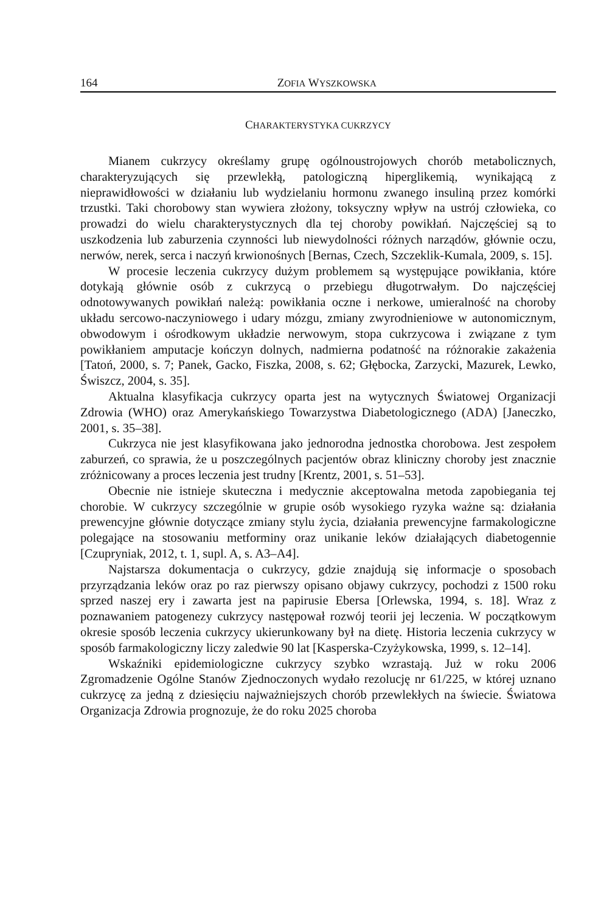164 ZOFIA WYSZKOWSKA
CHARAKTERYSTYKA CUKRZYCY
Mianem cukrzycy określamy grupę ogólnoustrojowych chorób metabolicznych, charakteryzujących się przewlekłą, patologiczną hiperglikemią, wynikającą z nieprawidłowości w działaniu lub wydzielaniu hormonu zwanego insuliną przez komórki trzustki. Taki chorobowy stan wywiera złożony, toksyczny wpływ na ustrój człowieka, co prowadzi do wielu charakterystycznych dla tej choroby powikłań. Najczęściej są to uszkodzenia lub zaburzenia czynności lub niewydolności różnych narządów, głównie oczu, nerwów, nerek, serca i naczyń krwionośnych [Bernas, Czech, Szczeklik-Kumala, 2009, s. 15].
W procesie leczenia cukrzycy dużym problemem są występujące powikłania, które dotykają głównie osób z cukrzycą o przebiegu długotrwałym. Do najczęściej odnotowywanych powikłań należą: powikłania oczne i nerkowe, umieralność na choroby układu sercowo-naczyniowego i udary mózgu, zmiany zwyrodnieniowe w autonomicznym, obwodowym i ośrodkowym układzie nerwowym, stopa cukrzycowa i związane z tym powikłaniem amputacje kończyn dolnych, nadmierna podatność na różnorakie zakażenia [Tatoń, 2000, s. 7; Panek, Gacko, Fiszka, 2008, s. 62; Głębocka, Zarzycki, Mazurek, Lewko, Świszcz, 2004, s. 35].
Aktualna klasyfikacja cukrzycy oparta jest na wytycznych Światowej Organizacji Zdrowia (WHO) oraz Amerykańskiego Towarzystwa Diabetologicznego (ADA) [Janeczko, 2001, s. 35–38].
Cukrzyca nie jest klasyfikowana jako jednorodna jednostka chorobowa. Jest zespołem zaburzeń, co sprawia, że u poszczególnych pacjentów obraz kliniczny choroby jest znacznie zróżnicowany a proces leczenia jest trudny [Krentz, 2001, s. 51–53].
Obecnie nie istnieje skuteczna i medycznie akceptowalna metoda zapobiegania tej chorobie. W cukrzycy szczególnie w grupie osób wysokiego ryzyka ważne są: działania prewencyjne głównie dotyczące zmiany stylu życia, działania prewencyjne farmakologiczne polegające na stosowaniu metforminy oraz unikanie leków działających diabetogennie [Czupryniak, 2012, t. 1, supl. A, s. A3–A4].
Najstarsza dokumentacja o cukrzycy, gdzie znajdują się informacje o sposobach przyrządzania leków oraz po raz pierwszy opisano objawy cukrzycy, pochodzi z 1500 roku sprzed naszej ery i zawarta jest na papirusie Ebersa [Orlewska, 1994, s. 18]. Wraz z poznawaniem patogenezy cukrzycy następował rozwój teorii jej leczenia. W początkowym okresie sposób leczenia cukrzycy ukierunkowany był na dietę. Historia leczenia cukrzycy w sposób farmakologiczny liczy zaledwie 90 lat [Kasperska-Czyżykowska, 1999, s. 12–14].
Wskaźniki epidemiologiczne cukrzycy szybko wzrastają. Już w roku 2006 Zgromadzenie Ogólne Stanów Zjednoczonych wydało rezolucję nr 61/225, w której uznano cukrzycę za jedną z dziesięciu najważniejszych chorób przewlekłych na świecie. Światowa Organizacja Zdrowia prognozuje, że do roku 2025 choroba